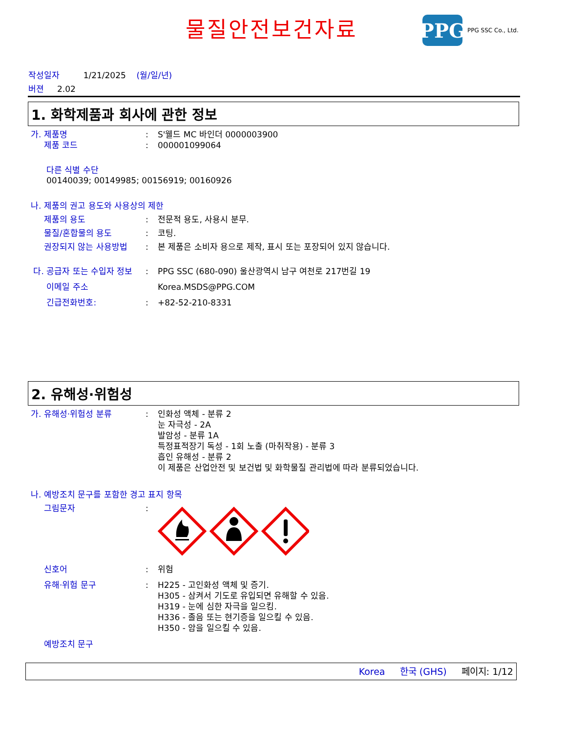물질안전보건자료
PPG
PPG SSC Co., Ltd.
작성일자 1/21/2025 (월/일/년)
버젼 2.02
1. 화학제품과 회사에 관한 정보
가. 제품명 : S'웰드 MC 바인더 0000003900
제품 코드 : 000001099064
다른 식별 수단
00140039; 00149985; 00156919; 00160926
나. 제품의 권고 용도와 사용상의 제한
제품의 용도 : 전문적 용도, 사용시 분무.
물질/혼합물의 용도 : 코팅.
권장되지 않는 사용방법 : 본 제품은 소비자 용으로 제작, 표시 또는 포장되어 있지 않습니다.
다. 공급자 또는 수입자 정보
: PPG SSC (680-090) 울산광역시 남구 여천로 217번길 19
이메일 주소 Korea.MSDS@PPG.COM
긴급전화번호: : +82-52-210-8331
2. 유해성·위험성
가. 유해성·위험성 분류 : 인화성 액체 - 분류 2
눈 자극성 - 2A
발암성 - 분류 1A
특정표적장기 독성 - 1회 노출 (마취작용) - 분류 3
흡인 유해성 - 분류 2
이 제품은 산업안전 및 보건법 및 화학물질 관리법에 따라 분류되었습니다.
나. 예방조치 문구를 포함한 경고 표지 항목
그림문자 :
신호어 : 위험
유해·위험 문구 : H225 - 고인화성 액체 및 증기.
H305 - 삼켜서 기도로 유입되면 유해할 수 있음.
H319 - 눈에 심한 자극을 일으킴.
H336 - 졸음 또는 현기증을 일으킬 수 있음.
H350 - 암을 일으킬 수 있음.
예방조치 문구
Korea 한국 (GHS) 페이지: 1/12